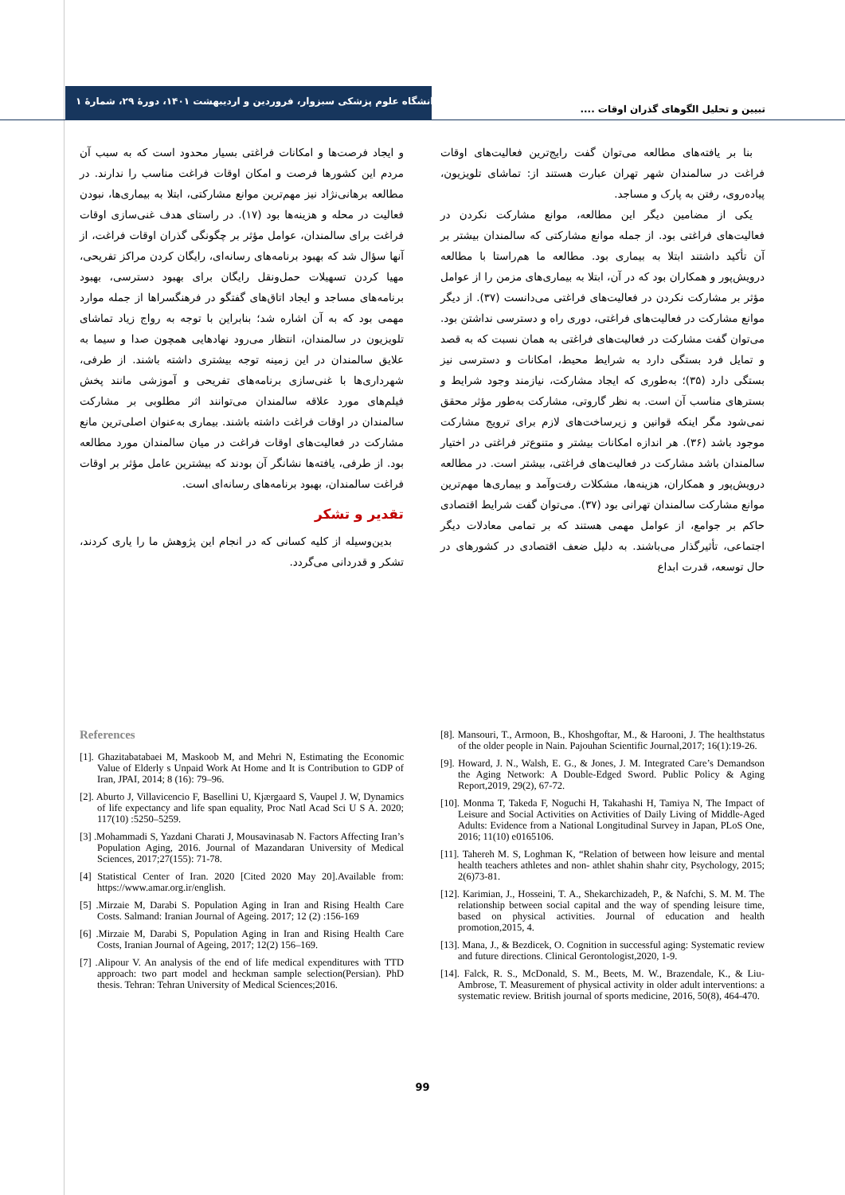دانشگاه علوم پزشکی سبزوار، فروردین و اردیبهشت ۱۴۰۱، دورۀ ۲۹، شمارۀ ۱
تبیین و تحلیل الگوهای گذران اوقات ....
بنا بر یافته‌های مطالعه می‌توان گفت رایج‌ترین فعالیت‌های اوقات فراغت در سالمندان شهر تهران عبارت هستند از: تماشای تلویزیون، پیاده‌روی، رفتن به پارک و مساجد.
یکی از مضامین دیگر این مطالعه، موانع مشارکت نکردن در فعالیت‌های فراغتی بود. از جمله موانع مشارکتی که سالمندان بیشتر بر آن تأکید داشتند ابتلا به بیماری بود. مطالعه ما هم‌راستا با مطالعه درویش‌پور و همکاران بود که در آن، ابتلا به بیماری‌های مزمن را از عوامل مؤثر بر مشارکت نکردن در فعالیت‌های فراغتی می‌دانست (۳۷). از دیگر موانع مشارکت در فعالیت‌های فراغتی، دوری راه و دسترسی نداشتن بود. می‌توان گفت مشارکت در فعالیت‌های فراغتی به همان نسبت که به قصد و تمایل فرد بستگی دارد به شرایط محیط، امکانات و دسترسی نیز بستگی دارد (۳۵)؛ به‌طوری که ایجاد مشارکت، نیازمند وجود شرایط و بسترهای مناسب آن است. به نظر گاروتی، مشارکت به‌طور مؤثر محقق نمی‌شود مگر اینکه قوانین و زیرساخت‌های لازم برای ترویج مشارکت موجود باشد (۳۶). هر اندازه امکانات بیشتر و متنوع‌تر فراغتی در اختیار سالمندان باشد مشارکت در فعالیت‌های فراغتی، بیشتر است. در مطالعه درویش‌پور و همکاران، هزینه‌ها، مشکلات رفت‌وآمد و بیماری‌ها مهم‌ترین موانع مشارکت سالمندان تهرانی بود (۳۷). می‌توان گفت شرایط اقتصادی حاکم بر جوامع، از عوامل مهمی هستند که بر تمامی معادلات دیگر اجتماعی، تأثیرگذار می‌باشند. به دلیل ضعف اقتصادی در کشورهای در حال توسعه، قدرت ابداع
و ایجاد فرصت‌ها و امکانات فراغتی بسیار محدود است که به سبب آن مردم این کشورها فرصت و امکان اوقات فراغت مناسب را ندارند. در مطالعه برهانی‌نژاد نیز مهم‌ترین موانع مشارکتی، ابتلا به بیماری‌ها، نبودن فعالیت در محله و هزینه‌ها بود (۱۷). در راستای هدف غنی‌سازی اوقات فراغت برای سالمندان، عوامل مؤثر بر چگونگی گذران اوقات فراغت، از آنها سؤال شد که بهبود برنامه‌های رسانه‌ای، رایگان کردن مراکز تفریحی، مهیا کردن تسهیلات حمل‌ونقل رایگان برای بهبود دسترسی، بهبود برنامه‌های مساجد و ایجاد اتاق‌های گفتگو در فرهنگسراها از جمله موارد مهمی بود که به آن اشاره شد؛ بنابراین با توجه به رواج زیاد تماشای تلویزیون در سالمندان، انتظار می‌رود نهادهایی همچون صدا و سیما به علایق سالمندان در این زمینه توجه بیشتری داشته باشند. از طرفی، شهرداری‌ها با غنی‌سازی برنامه‌های تفریحی و آموزشی مانند پخش فیلم‌های مورد علاقه سالمندان می‌توانند اثر مطلوبی بر مشارکت سالمندان در اوقات فراغت داشته باشند. بیماری به‌عنوان اصلی‌ترین مانع مشارکت در فعالیت‌های اوقات فراغت در میان سالمندان مورد مطالعه بود. از طرفی، یافته‌ها نشانگر آن بودند که بیشترین عامل مؤثر بر اوقات فراغت سالمندان، بهبود برنامه‌های رسانه‌ای است.
تقدیر و تشکر
بدین‌وسیله از کلیه کسانی که در انجام این پژوهش ما را یاری کردند، تشکر و قدردانی می‌گردد.
References
[1]. Ghazitabatabaei M, Maskoob M, and Mehri N, Estimating the Economic Value of Elderly s Unpaid Work At Home and It is Contribution to GDP of Iran, JPAI, 2014; 8 (16): 79–96.
[2]. Aburto J, Villavicencio F, Basellini U, Kjærgaard S, Vaupel J. W, Dynamics of life expectancy and life span equality, Proc Natl Acad Sci U S A. 2020; 117(10) :5250–5259.
[3] .Mohammadi S, Yazdani Charati J, Mousavinasab N. Factors Affecting Iran’s Population Aging, 2016. Journal of Mazandaran University of Medical Sciences, 2017;27(155): 71-78.
[4] Statistical Center of Iran. 2020 [Cited 2020 May 20].Available from: https://www.amar.org.ir/english.
[5] .Mirzaie M, Darabi S. Population Aging in Iran and Rising Health Care Costs. Salmand: Iranian Journal of Ageing. 2017; 12 (2) :156-169
[6] .Mirzaie M, Darabi S, Population Aging in Iran and Rising Health Care Costs, Iranian Journal of Ageing, 2017; 12(2) 156–169.
[7] .Alipour V. An analysis of the end of life medical expenditures with TTD approach: two part model and heckman sample selection(Persian). PhD thesis. Tehran: Tehran University of Medical Sciences;2016.
[8]. Mansouri, T., Armoon, B., Khoshgoftar, M., & Harooni, J. The healthstatus of the older people in Nain. Pajouhan Scientific Journal,2017; 16(1):19-26.
[9]. Howard, J. N., Walsh, E. G., & Jones, J. M. Integrated Care’s Demandson the Aging Network: A Double-Edged Sword. Public Policy & Aging Report,2019, 29(2), 67-72.
[10]. Monma T, Takeda F, Noguchi H, Takahashi H, Tamiya N, The Impact of Leisure and Social Activities on Activities of Daily Living of Middle-Aged Adults: Evidence from a National Longitudinal Survey in Japan, PLoS One, 2016; 11(10) e0165106.
[11]. Tahereh M. S, Loghman K, “Relation of between how leisure and mental health teachers athletes and non- athlet shahin shahr city, Psychology, 2015; 2(6)73-81.
[12]. Karimian, J., Hosseini, T. A., Shekarchizadeh, P., & Nafchi, S. M. M. The relationship between social capital and the way of spending leisure time, based on physical activities. Journal of education and health promotion,2015, 4.
[13]. Mana, J., & Bezdicek, O. Cognition in successful aging: Systematic review and future directions. Clinical Gerontologist,2020, 1-9.
[14]. Falck, R. S., McDonald, S. M., Beets, M. W., Brazendale, K., & Liu-Ambrose, T. Measurement of physical activity in older adult interventions: a systematic review. British journal of sports medicine, 2016, 50(8), 464-470.
99